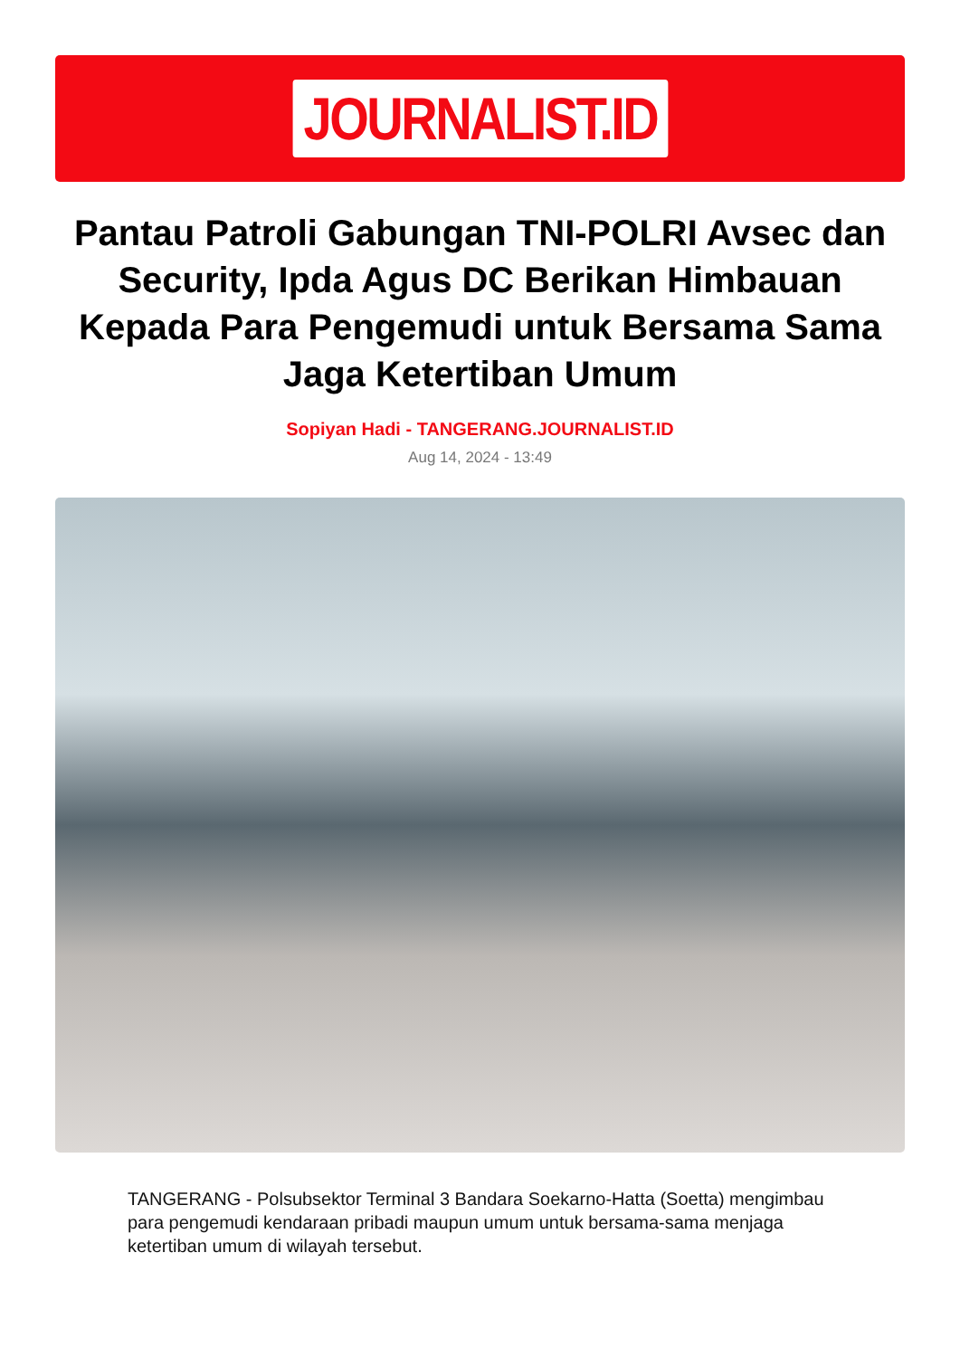JOURNALIST.ID
Pantau Patroli Gabungan TNI-POLRI Avsec dan Security, Ipda Agus DC Berikan Himbauan Kepada Para Pengemudi untuk Bersama Sama Jaga Ketertiban Umum
Sopiyan Hadi - TANGERANG.JOURNALIST.ID
Aug 14, 2024 - 13:49
TANGERANG - Polsubsektor Terminal 3 Bandara Soekarno-Hatta (Soetta) mengimbau para pengemudi kendaraan pribadi maupun umum untuk bersama-sama menjaga ketertiban umum di wilayah tersebut.